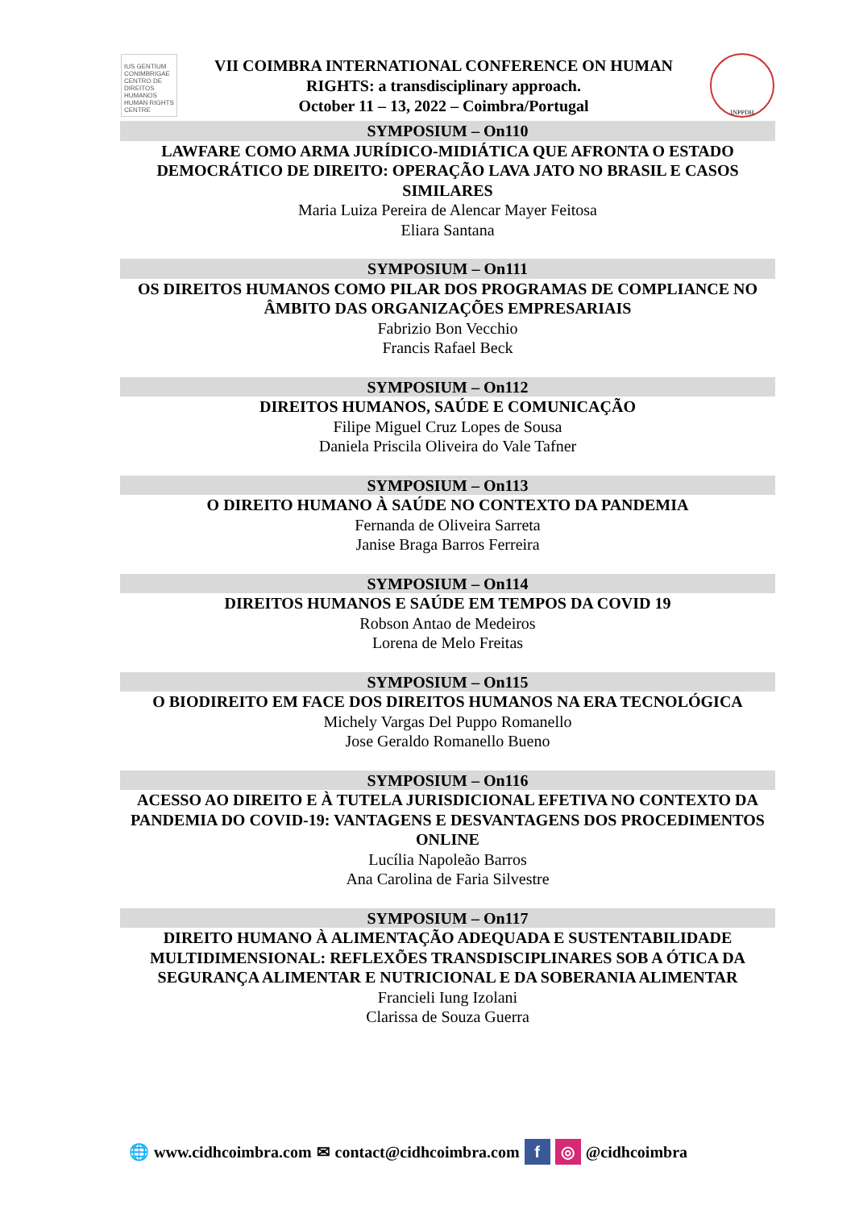IUS GENTIUM CONIMBRIGAE CENTRO DE DIREITOS HUMANOS HUMAN RIGHTS CENTRE
VII COIMBRA INTERNATIONAL CONFERENCE ON HUMAN
RIGHTS: a transdisciplinary approach.
October 11 – 13, 2022 – Coimbra/Portugal
INPPDH
SYMPOSIUM – On110
LAWFARE COMO ARMA JURÍDICO-MIDIÁTICA QUE AFRONTA O ESTADO DEMOCRÁTICO DE DIREITO: OPERAÇÃO LAVA JATO NO BRASIL E CASOS SIMILARES
Maria Luiza Pereira de Alencar Mayer Feitosa
Eliara Santana
SYMPOSIUM – On111
OS DIREITOS HUMANOS COMO PILAR DOS PROGRAMAS DE COMPLIANCE NO ÂMBITO DAS ORGANIZAÇÕES EMPRESARIAIS
Fabrizio Bon Vecchio
Francis Rafael Beck
SYMPOSIUM – On112
DIREITOS HUMANOS, SAÚDE E COMUNICAÇÃO
Filipe Miguel Cruz Lopes de Sousa
Daniela Priscila Oliveira do Vale Tafner
SYMPOSIUM – On113
O DIREITO HUMANO À SAÚDE NO CONTEXTO DA PANDEMIA
Fernanda de Oliveira Sarreta
Janise Braga Barros Ferreira
SYMPOSIUM – On114
DIREITOS HUMANOS E SAÚDE EM TEMPOS DA COVID 19
Robson Antao de Medeiros
Lorena de Melo Freitas
SYMPOSIUM – On115
O BIODIREITO EM FACE DOS DIREITOS HUMANOS NA ERA TECNOLÓGICA
Michely Vargas Del Puppo Romanello
Jose Geraldo Romanello Bueno
SYMPOSIUM – On116
ACESSO AO DIREITO E À TUTELA JURISDICIONAL EFETIVA NO CONTEXTO DA PANDEMIA DO COVID-19: VANTAGENS E DESVANTAGENS DOS PROCEDIMENTOS ONLINE
Lucília Napoleão Barros
Ana Carolina de Faria Silvestre
SYMPOSIUM – On117
DIREITO HUMANO À ALIMENTAÇÃO ADEQUADA E SUSTENTABILIDADE MULTIDIMENSIONAL: REFLEXÕES TRANSDISCIPLINARES SOB A ÓTICA DA SEGURANÇA ALIMENTAR E NUTRICIONAL E DA SOBERANIA ALIMENTAR
Francieli Iung Izolani
Clarissa de Souza Guerra
🌐 www.cidhcoimbra.com ✉ contact@cidhcoimbra.com f ◎ @cidhcoimbra